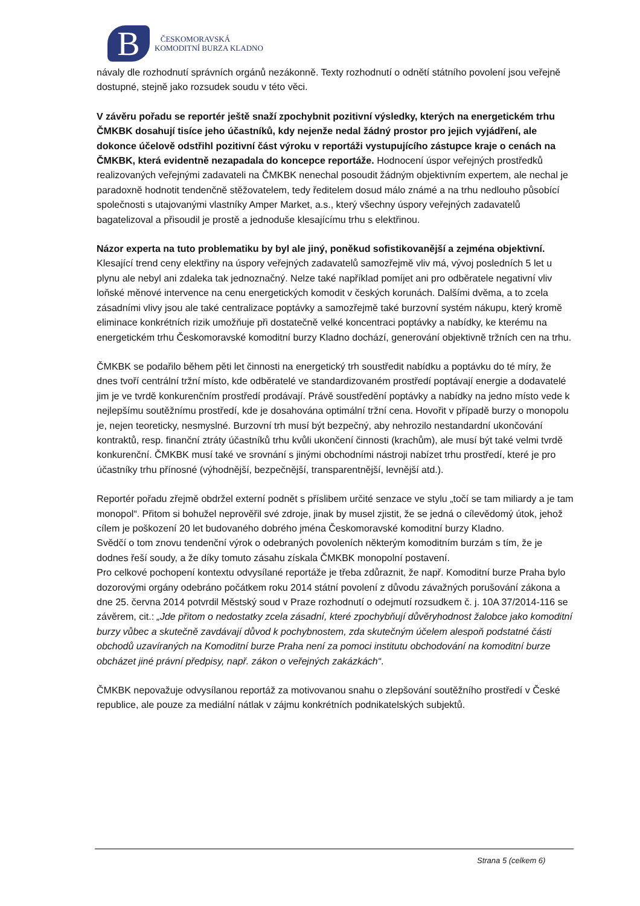B
ČESKOMORAVSKÁ
KOMODITNÍ BURZA KLADNO
návaly dle rozhodnutí správních orgánů nezákonně. Texty rozhodnutí o odnětí státního povolení jsou veřejně dostupné, stejně jako rozsudek soudu v této věci.
V závěru pořadu se reportér ještě snaží zpochybnit pozitivní výsledky, kterých na energetickém trhu ČMKBK dosahují tisíce jeho účastníků, kdy nejenže nedal žádný prostor pro jejich vyjádření, ale dokonce účelově odstřihl pozitivní část výroku v reportáži vystupujícího zástupce kraje o cenách na ČMKBK, která evidentně nezapadala do koncepce reportáže. Hodnocení úspor veřejných prostředků realizovaných veřejnými zadavateli na ČMKBK nenechal posoudit žádným objektivním expertem, ale nechal je paradoxně hodnotit tendenčně stěžovatelem, tedy ředitelem dosud málo známé a na trhu nedlouho působící společnosti s utajovanými vlastníky Amper Market, a.s., který všechny úspory veřejných zadavatelů bagatelizoval a přisoudil je prostě a jednoduše klesajícímu trhu s elektřinou.
Názor experta na tuto problematiku by byl ale jiný, poněkud sofistikovanější a zejména objektivní.
Klesající trend ceny elektřiny na úspory veřejných zadavatelů samozřejmě vliv má, vývoj posledních 5 let u plynu ale nebyl ani zdaleka tak jednoznačný. Nelze také například pomíjet ani pro odběratele negativní vliv loňské měnové intervence na cenu energetických komodit v českých korunách. Dalšími dvěma, a to zcela zásadními vlivy jsou ale také centralizace poptávky a samozřejmě také burzovní systém nákupu, který kromě eliminace konkrétních rizik umožňuje při dostatečně velké koncentraci poptávky a nabídky, ke kterému na energetickém trhu Českomoravské komoditní burzy Kladno dochází, generování objektivně tržních cen na trhu.
ČMKBK se podařilo během pěti let činnosti na energetický trh soustředit nabídku a poptávku do té míry, že dnes tvoří centrální tržní místo, kde odběratelé ve standardizovaném prostředí poptávají energie a dodavatelé jim je ve tvrdě konkurenčním prostředí prodávají. Právě soustředění poptávky a nabídky na jedno místo vede k nejlepšímu soutěžnímu prostředí, kde je dosahována optimální tržní cena. Hovořit v případě burzy o monopolu je, nejen teoreticky, nesmyslné. Burzovní trh musí být bezpečný, aby nehrozilo nestandardní ukončování kontraktů, resp. finanční ztráty účastníků trhu kvůli ukončení činnosti (krachům), ale musí být také velmi tvrdě konkurenční. ČMKBK musí také ve srovnání s jinými obchodními nástroji nabízet trhu prostředí, které je pro účastníky trhu přínosné (výhodnější, bezpečnější, transparentnější, levnější atd.).
Reportér pořadu zřejmě obdržel externí podnět s příslibem určité senzace ve stylu „točí se tam miliardy a je tam monopol“. Přitom si bohužel neprověřil své zdroje, jinak by musel zjistit, že se jedná o cílevědomý útok, jehož cílem je poškození 20 let budovaného dobrého jména Českomoravské komoditní burzy Kladno.
Svědčí o tom znovu tendenční výrok o odebraných povoleních některým komoditním burzám s tím, že je dodnes řeší soudy, a že díky tomuto zásahu získala ČMKBK monopolní postavení.
Pro celkové pochopení kontextu odvysílané reportáže je třeba zdůraznit, že např. Komoditní burze Praha bylo dozorovými orgány odebráno počátkem roku 2014 státní povolení z důvodu závažných porušování zákona a dne 25. června 2014 potvrdil Městský soud v Praze rozhodnutí o odejmutí rozsudkem č. j. 10A 37/2014-116 se závěrem, cit.: „Jde přitom o nedostatky zcela zásadní, které zpochybňují důvěryhodnost žalobce jako komoditní burzy vůbec a skutečně zavdávají důvod k pochybnostem, zda skutečným účelem alespoň podstatné části obchodů uzavíraných na Komoditní burze Praha není za pomoci institutu obchodování na komoditní burze obcházet jiné právní předpisy, např. zákon o veřejných zakázkách“.
ČMKBK nepovažuje odvysílanou reportáž za motivovanou snahu o zlepšování soutěžního prostředí v České republice, ale pouze za mediální nátlak v zájmu konkrétních podnikatelských subjektů.
Strana 5 (celkem 6)